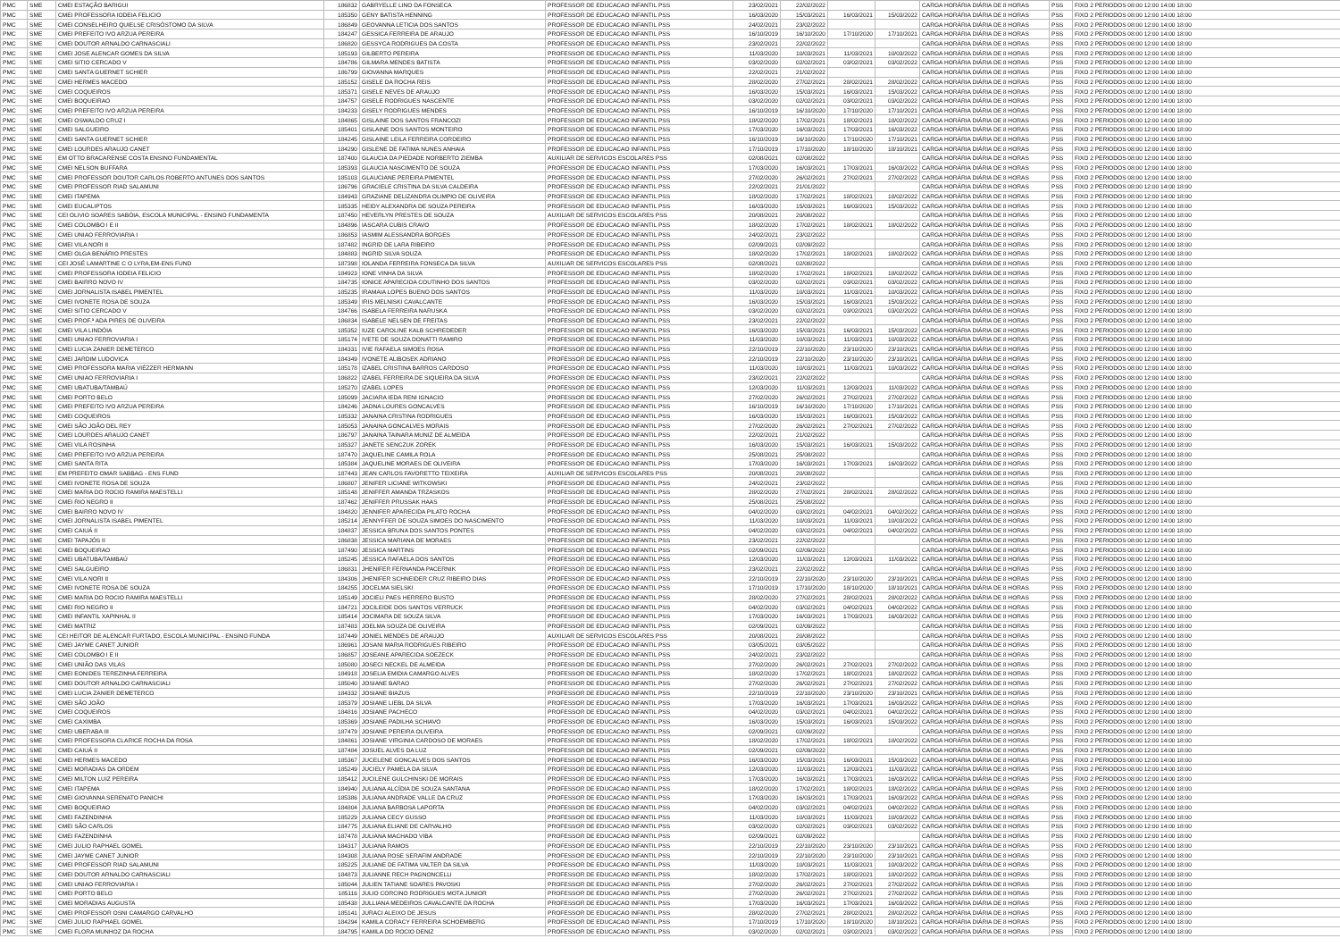| PMC | SME | CMEI ESTAÇÃO BARIGUI | 186832 | GABRYELLE LINO DA FONSECA | PROFESSOR DE EDUCACAO INFANTIL PSS | 23/02/2021 | 22/02/2022 | | | CARGA HORÁRIA DIÁRIA DE 8 HORAS | PSS | FIXO 2 PERIODOS 08:00 12:00 14:00 18:00 |
| PMC | SME | CMEI PROFESSORA IODEIA FELICIO | 185350 | GENY BATISTA HENNING | PROFESSOR DE EDUCACAO INFANTIL PSS | 16/03/2020 | 15/03/2021 | 16/03/2021 | 15/03/2022 | CARGA HORÁRIA DIÁRIA DE 8 HORAS | PSS | FIXO 2 PERIODOS 08:00 12:00 14:00 18:00 |
| PMC | SME | CMEI CONSELHEIRO QUIELSE CRISÓSTOMO DA SILVA | 186849 | GEOVANNA LETICIA DOS SANTOS | PROFESSOR DE EDUCACAO INFANTIL PSS | 24/02/2021 | 23/02/2022 | | | CARGA HORÁRIA DIÁRIA DE 8 HORAS | PSS | FIXO 2 PERIODOS 08:00 12:00 14:00 18:00 |
| PMC | SME | CMEI PREFEITO IVO ARZUA PEREIRA | 184247 | GESSICA FERREIRA DE ARAUJO | PROFESSOR DE EDUCACAO INFANTIL PSS | 16/10/2019 | 16/10/2020 | 17/10/2020 | 17/10/2021 | CARGA HORÁRIA DIÁRIA DE 8 HORAS | PSS | FIXO 2 PERIODOS 08:00 12:00 14:00 18:00 |
| PMC | SME | CMEI DOUTOR ARNALDO CARNASCIALI | 186820 | GESSYCA RODRIGUES DA COSTA | PROFESSOR DE EDUCACAO INFANTIL PSS | 23/02/2021 | 22/02/2022 | | | CARGA HORÁRIA DIÁRIA DE 8 HORAS | PSS | FIXO 2 PERIODOS 08:00 12:00 14:00 18:00 |
| PMC | SME | CMEI JOSE ALENCAR GOMES DA SILVA | 185193 | GILBERTO PEREIRA | PROFESSOR DE EDUCACAO INFANTIL PSS | 11/03/2020 | 10/03/2021 | 11/03/2021 | 10/03/2022 | CARGA HORÁRIA DIÁRIA DE 8 HORAS | PSS | FIXO 2 PERIODOS 08:00 12:00 14:00 18:00 |
| PMC | SME | CMEI SITIO CERCADO V | 184786 | GILMARA MENDES BATISTA | PROFESSOR DE EDUCACAO INFANTIL PSS | 03/02/2020 | 02/02/2021 | 03/02/2021 | 03/02/2022 | CARGA HORÁRIA DIÁRIA DE 8 HORAS | PSS | FIXO 2 PERIODOS 08:00 12:00 14:00 18:00 |
| PMC | SME | CMEI SANTA GUERNET SCHIER | 186799 | GIOVANNA MARQUES | PROFESSOR DE EDUCACAO INFANTIL PSS | 22/02/2021 | 21/02/2022 | | | CARGA HORÁRIA DIÁRIA DE 8 HORAS | PSS | FIXO 2 PERIODOS 08:00 12:00 14:00 18:00 |
| PMC | SME | CMEI HERMES MACEDO | 185152 | GISELE DA ROCHA REIS | PROFESSOR DE EDUCACAO INFANTIL PSS | 28/02/2020 | 27/02/2021 | 28/02/2021 | 28/02/2022 | CARGA HORÁRIA DIÁRIA DE 8 HORAS | PSS | FIXO 2 PERIODOS 08:00 12:00 14:00 18:00 |
| PMC | SME | CMEI COQUEIROS | 185371 | GISELE NEVES DE ARAUJO | PROFESSOR DE EDUCACAO INFANTIL PSS | 16/03/2020 | 15/03/2021 | 16/03/2021 | 15/03/2022 | CARGA HORÁRIA DIÁRIA DE 8 HORAS | PSS | FIXO 2 PERIODOS 08:00 12:00 14:00 18:00 |
| PMC | SME | CMEI BOQUEIRAO | 184757 | GISELE RODRIGUES NASCENTE | PROFESSOR DE EDUCACAO INFANTIL PSS | 03/02/2020 | 02/02/2021 | 03/02/2021 | 03/02/2022 | CARGA HORÁRIA DIÁRIA DE 8 HORAS | PSS | FIXO 2 PERIODOS 08:00 12:00 14:00 18:00 |
| PMC | SME | CMEI PREFEITO IVO ARZUA PEREIRA | 184233 | GISELY RODRIGUES MENDES | PROFESSOR DE EDUCACAO INFANTIL PSS | 16/10/2019 | 16/10/2020 | 17/10/2020 | 17/10/2021 | CARGA HORÁRIA DIÁRIA DE 8 HORAS | PSS | FIXO 2 PERIODOS 08:00 12:00 14:00 18:00 |
| PMC | SME | CMEI OSWALDO CRUZ I | 184865 | GISLAINE DOS SANTOS FRANCOZI | PROFESSOR DE EDUCACAO INFANTIL PSS | 18/02/2020 | 17/02/2021 | 18/02/2021 | 18/02/2022 | CARGA HORÁRIA DIÁRIA DE 8 HORAS | PSS | FIXO 2 PERIODOS 08:00 12:00 14:00 18:00 |
| PMC | SME | CMEI SALGUEIRO | 185401 | GISLAINE DOS SANTOS MONTEIRO | PROFESSOR DE EDUCACAO INFANTIL PSS | 17/03/2020 | 16/03/2021 | 17/03/2021 | 16/03/2022 | CARGA HORÁRIA DIÁRIA DE 8 HORAS | PSS | FIXO 2 PERIODOS 08:00 12:00 14:00 18:00 |
| PMC | SME | CMEI SANTA GUERNET SCHIER | 184245 | GISLAINE LEILA FERREIRA CORDEIRO | PROFESSOR DE EDUCACAO INFANTIL PSS | 16/10/2019 | 16/10/2020 | 17/10/2020 | 17/10/2021 | CARGA HORÁRIA DIÁRIA DE 8 HORAS | PSS | FIXO 2 PERIODOS 08:00 12:00 14:00 18:00 |
| PMC | SME | CMEI LOURDES ARAUJO CANET | 184290 | GISLENE DE FATIMA NUNES ANHAIA | PROFESSOR DE EDUCACAO INFANTIL PSS | 17/10/2019 | 17/10/2020 | 18/10/2020 | 18/10/2021 | CARGA HORÁRIA DIÁRIA DE 8 HORAS | PSS | FIXO 2 PERIODOS 08:00 12:00 14:00 18:00 |
| PMC | SME | EM OTTO BRACARENSE COSTA ENSINO FUNDAMENTAL | 187400 | GLAUCIA DA PIEDADE NORBERTO ZIEMBA | AUXILIAR DE SERVICOS ESCOLARES PSS | 02/08/2021 | 02/08/2022 | | | CARGA HORÁRIA DIÁRIA DE 8 HORAS | PSS | FIXO 2 PERIODOS 08:00 12:00 14:00 18:00 |
| PMC | SME | CMEI NELSON BUFFARA | 185393 | GLAUCIA NASCIMENTO DE SOUZA | PROFESSOR DE EDUCACAO INFANTIL PSS | 17/03/2020 | 16/03/2021 | 17/03/2021 | 16/03/2022 | CARGA HORÁRIA DIÁRIA DE 8 HORAS | PSS | FIXO 2 PERIODOS 08:00 12:00 14:00 18:00 |
| PMC | SME | CMEI PROFESSOR DOUTOR CARLOS ROBERTO ANTUNES DOS SANTOS | 185103 | GLAUCIANE PEREIRA PIMENTEL | PROFESSOR DE EDUCACAO INFANTIL PSS | 27/02/2020 | 26/02/2021 | 27/02/2021 | 27/02/2022 | CARGA HORÁRIA DIÁRIA DE 8 HORAS | PSS | FIXO 2 PERIODOS 08:00 12:00 14:00 18:00 |
| PMC | SME | CMEI PROFESSOR RIAD SALAMUNI | 186796 | GRACIELE CRISTINA DA SILVA CALDEIRA | PROFESSOR DE EDUCACAO INFANTIL PSS | 22/02/2021 | 21/01/2022 | | | CARGA HORÁRIA DIÁRIA DE 8 HORAS | PSS | FIXO 2 PERIODOS 08:00 12:00 14:00 18:00 |
| PMC | SME | CMEI ITAPEMA | 184943 | GRAZIANE DELIZANDRA OLIMPIO DE OLIVEIRA | PROFESSOR DE EDUCACAO INFANTIL PSS | 18/02/2020 | 17/02/2021 | 18/02/2021 | 18/02/2022 | CARGA HORÁRIA DIÁRIA DE 8 HORAS | PSS | FIXO 2 PERIODOS 08:00 12:00 14:00 18:00 |
| PMC | SME | CMEI EUCALIPTOS | 185335 | HEIDY ALEXANDRA DE SOUZA PEREIRA | PROFESSOR DE EDUCACAO INFANTIL PSS | 16/03/2020 | 15/03/2021 | 16/03/2021 | 15/03/2022 | CARGA HORÁRIA DIÁRIA DE 8 HORAS | PSS | FIXO 2 PERIODOS 08:00 12:00 14:00 18:00 |
| PMC | SME | CEI OLIVIO SOARES SABÓIA, ESCOLA MUNICIPAL - ENSINO FUNDAMENTA | 187450 | HEVERLYN PRESTES DE SOUZA | AUXILIAR DE SERVICOS ESCOLARES PSS | 20/08/2021 | 20/08/2022 | | | CARGA HORÁRIA DIÁRIA DE 8 HORAS | PSS | FIXO 2 PERIODOS 08:00 12:00 14:00 18:00 |
| PMC | SME | CMEI COLOMBO I E II | 184896 | IASCARA CUBIS CRAVO | PROFESSOR DE EDUCACAO INFANTIL PSS | 18/02/2020 | 17/02/2021 | 18/02/2021 | 18/02/2022 | CARGA HORÁRIA DIÁRIA DE 8 HORAS | PSS | FIXO 2 PERIODOS 08:00 12:00 14:00 18:00 |
| PMC | SME | CMEI UNIAO FERROVIARIA I | 186853 | IASMIM ALESSANDRA BORGES | PROFESSOR DE EDUCACAO INFANTIL PSS | 24/02/2021 | 23/02/2022 | | | CARGA HORÁRIA DIÁRIA DE 8 HORAS | PSS | FIXO 2 PERIODOS 08:00 12:00 14:00 18:00 |
| PMC | SME | CMEI VILA NORI II | 187482 | INGRID DE LARA RIBEIRO | PROFESSOR DE EDUCACAO INFANTIL PSS | 02/09/2021 | 02/09/2022 | | | CARGA HORÁRIA DIÁRIA DE 8 HORAS | PSS | FIXO 2 PERIODOS 08:00 12:00 14:00 18:00 |
| PMC | SME | CMEI OLGA BENÁRIO PRESTES | 184883 | INGRID SILVA SOUZA | PROFESSOR DE EDUCACAO INFANTIL PSS | 18/02/2020 | 17/02/2021 | 18/02/2021 | 18/02/2022 | CARGA HORÁRIA DIÁRIA DE 8 HORAS | PSS | FIXO 2 PERIODOS 08:00 12:00 14:00 18:00 |
| PMC | SME | CEI JOSÉ LAMARTINE C O LYRA,EM-ENS FUND | 187398 | IOLANDA FERREIRA FONSECA DA SILVA | AUXILIAR DE SERVICOS ESCOLARES PSS | 02/08/2021 | 02/08/2022 | | | CARGA HORÁRIA DIÁRIA DE 8 HORAS | PSS | FIXO 2 PERIODOS 08:00 12:00 14:00 18:00 |
| PMC | SME | CMEI PROFESSORA IODEIA FELICIO | 184923 | IONE VINHA DA SILVA | PROFESSOR DE EDUCACAO INFANTIL PSS | 18/02/2020 | 17/02/2021 | 18/02/2021 | 18/02/2022 | CARGA HORÁRIA DIÁRIA DE 8 HORAS | PSS | FIXO 2 PERIODOS 08:00 12:00 14:00 18:00 |
| PMC | SME | CMEI BAIRRO NOVO IV | 184735 | IONICE APARECIDA COUTINHO DOS SANTOS | PROFESSOR DE EDUCACAO INFANTIL PSS | 03/02/2020 | 02/02/2021 | 03/02/2021 | 03/02/2022 | CARGA HORÁRIA DIÁRIA DE 8 HORAS | PSS | FIXO 2 PERIODOS 08:00 12:00 14:00 18:00 |
| PMC | SME | CMEI JORNALISTA ISABEL PIMENTEL | 185235 | IRAMAIA LOPES BUENO DOS SANTOS | PROFESSOR DE EDUCACAO INFANTIL PSS | 11/03/2020 | 10/03/2021 | 11/03/2021 | 10/03/2022 | CARGA HORÁRIA DIÁRIA DE 8 HORAS | PSS | FIXO 2 PERIODOS 08:00 12:00 14:00 18:00 |
| PMC | SME | CMEI IVONETE ROSA DE SOUZA | 185349 | IRIS MELNISKI CAVALCANTE | PROFESSOR DE EDUCACAO INFANTIL PSS | 16/03/2020 | 15/03/2021 | 16/03/2021 | 15/03/2022 | CARGA HORÁRIA DIÁRIA DE 8 HORAS | PSS | FIXO 2 PERIODOS 08:00 12:00 14:00 18:00 |
| PMC | SME | CMEI SITIO CERCADO V | 184766 | ISABELA FERREIRA NARUSKA | PROFESSOR DE EDUCACAO INFANTIL PSS | 03/02/2020 | 02/02/2021 | 03/02/2021 | 03/02/2022 | CARGA HORÁRIA DIÁRIA DE 8 HORAS | PSS | FIXO 2 PERIODOS 08:00 12:00 14:00 18:00 |
| PMC | SME | CMEI PROF.ª ADA PIRES DE OLIVEIRA | 186834 | ISABELE NELSEN DE FREITAS | PROFESSOR DE EDUCACAO INFANTIL PSS | 23/02/2021 | 22/02/2022 | | | CARGA HORÁRIA DIÁRIA DE 8 HORAS | PSS | FIXO 2 PERIODOS 08:00 12:00 14:00 18:00 |
| PMC | SME | CMEI VILA LINDÓIA | 185352 | IUZE CAROLINE KALB SCHREDEDER | PROFESSOR DE EDUCACAO INFANTIL PSS | 16/03/2020 | 15/03/2021 | 16/03/2021 | 15/03/2022 | CARGA HORÁRIA DIÁRIA DE 8 HORAS | PSS | FIXO 2 PERIODOS 08:00 12:00 14:00 18:00 |
| PMC | SME | CMEI UNIAO FERROVIARIA I | 185174 | IVETE DE SOUZA DONATTI RAMIRO | PROFESSOR DE EDUCACAO INFANTIL PSS | 11/03/2020 | 10/03/2021 | 11/03/2021 | 10/03/2022 | CARGA HORÁRIA DIÁRIA DE 8 HORAS | PSS | FIXO 2 PERIODOS 08:00 12:00 14:00 18:00 |
| PMC | SME | CMEI LUCIA ZANIER DEMETERCO | 184331 | IVIE RAFAELA SIMOES ROSA | PROFESSOR DE EDUCACAO INFANTIL PSS | 22/10/2019 | 22/10/2020 | 23/10/2020 | 23/10/2021 | CARGA HORÁRIA DIÁRIA DE 8 HORAS | PSS | FIXO 2 PERIODOS 08:00 12:00 14:00 18:00 |
| PMC | SME | CMEI JARDIM LUDOVICA | 184349 | IVONETE ALIBOSEK ADRIANO | PROFESSOR DE EDUCACAO INFANTIL PSS | 22/10/2019 | 22/10/2020 | 23/10/2020 | 23/10/2021 | CARGA HORÁRIA DIÁRIA DE 8 HORAS | PSS | FIXO 2 PERIODOS 08:00 12:00 14:00 18:00 |
| PMC | SME | CMEI PROFESSORA MARIA VIÉZZER HERMANN | 185178 | IZABEL CRISTINA BARROS CARDOSO | PROFESSOR DE EDUCACAO INFANTIL PSS | 11/03/2020 | 10/03/2021 | 11/03/2021 | 10/03/2022 | CARGA HORÁRIA DIÁRIA DE 8 HORAS | PSS | FIXO 2 PERIODOS 08:00 12:00 14:00 18:00 |
| PMC | SME | CMEI UNIAO FERROVIARIA I | 186822 | IZABEL FERREIRA DE SIQUEIRA DA SILVA | PROFESSOR DE EDUCACAO INFANTIL PSS | 23/02/2021 | 22/02/2022 | | | CARGA HORÁRIA DIÁRIA DE 8 HORAS | PSS | FIXO 2 PERIODOS 08:00 12:00 14:00 18:00 |
| PMC | SME | CMEI UBATUBA/TAMBAÚ | 185270 | IZABEL LOPES | PROFESSOR DE EDUCACAO INFANTIL PSS | 12/03/2020 | 11/03/2021 | 12/03/2021 | 11/03/2022 | CARGA HORÁRIA DIÁRIA DE 8 HORAS | PSS | FIXO 2 PERIODOS 08:00 12:00 14:00 18:00 |
| PMC | SME | CMEI PORTO BELO | 185099 | JACIARA IEDA RENI IGNACIO | PROFESSOR DE EDUCACAO INFANTIL PSS | 27/02/2020 | 26/02/2021 | 27/02/2021 | 27/02/2022 | CARGA HORÁRIA DIÁRIA DE 8 HORAS | PSS | FIXO 2 PERIODOS 08:00 12:00 14:00 18:00 |
| PMC | SME | CMEI PREFEITO IVO ARZUA PEREIRA | 184246 | JADNA LOURES GONCALVES | PROFESSOR DE EDUCACAO INFANTIL PSS | 16/10/2019 | 16/10/2020 | 17/10/2020 | 17/10/2021 | CARGA HORÁRIA DIÁRIA DE 8 HORAS | PSS | FIXO 2 PERIODOS 08:00 12:00 14:00 18:00 |
| PMC | SME | CMEI COQUEIROS | 185332 | JANAINA CRISTINA RODRIGUES | PROFESSOR DE EDUCACAO INFANTIL PSS | 16/03/2020 | 15/03/2021 | 16/03/2021 | 15/03/2022 | CARGA HORÁRIA DIÁRIA DE 8 HORAS | PSS | FIXO 2 PERIODOS 08:00 12:00 14:00 18:00 |
| PMC | SME | CMEI SÃO JOÃO DEL REY | 185053 | JANAINA GONCALVES MORAIS | PROFESSOR DE EDUCACAO INFANTIL PSS | 27/02/2020 | 26/02/2021 | 27/02/2021 | 27/02/2022 | CARGA HORÁRIA DIÁRIA DE 8 HORAS | PSS | FIXO 2 PERIODOS 08:00 12:00 14:00 18:00 |
| PMC | SME | CMEI LOURDES ARAUJO CANET | 186797 | JANAINA TAINARA MUNIZ DE ALMEIDA | PROFESSOR DE EDUCACAO INFANTIL PSS | 22/02/2021 | 21/02/2022 | | | CARGA HORÁRIA DIÁRIA DE 8 HORAS | PSS | FIXO 2 PERIODOS 08:00 12:00 14:00 18:00 |
| PMC | SME | CMEI VILA ROSINHA | 185327 | JANETE SENCZUK ZOREK | PROFESSOR DE EDUCACAO INFANTIL PSS | 16/03/2020 | 15/03/2021 | 16/03/2021 | 15/03/2022 | CARGA HORÁRIA DIÁRIA DE 8 HORAS | PSS | FIXO 2 PERIODOS 08:00 12:00 14:00 18:00 |
| PMC | SME | CMEI PREFEITO IVO ARZUA PEREIRA | 187470 | JAQUELINE CAMILA ROLA | PROFESSOR DE EDUCACAO INFANTIL PSS | 25/08/2021 | 25/08/2022 | | | CARGA HORÁRIA DIÁRIA DE 8 HORAS | PSS | FIXO 2 PERIODOS 08:00 12:00 14:00 18:00 |
| PMC | SME | CMEI SANTA RITA | 185384 | JAQUELINE MORAES DE OLIVEIRA | PROFESSOR DE EDUCACAO INFANTIL PSS | 17/03/2020 | 16/03/2021 | 17/03/2021 | 16/03/2022 | CARGA HORÁRIA DIÁRIA DE 8 HORAS | PSS | FIXO 2 PERIODOS 08:00 12:00 14:00 18:00 |
| PMC | SME | EM PREFEITO OMAR SABBAG - ENS FUND | 187443 | JEAN CARLOS FAVORETTO TEIXEIRA | AUXILIAR DE SERVICOS ESCOLARES PSS | 20/08/2021 | 20/08/2022 | | | CARGA HORÁRIA DIÁRIA DE 8 HORAS | PSS | FIXO 2 PERIODOS 08:00 12:00 14:00 18:00 |
| PMC | SME | CMEI IVONETE ROSA DE SOUZA | 186807 | JENIFER LICIANE WITKOWSKI | PROFESSOR DE EDUCACAO INFANTIL PSS | 24/02/2021 | 23/02/2022 | | | CARGA HORÁRIA DIÁRIA DE 8 HORAS | PSS | FIXO 2 PERIODOS 08:00 12:00 14:00 18:00 |
| PMC | SME | CMEI MARIA DO ROCIO RAMIRA MAESTELLI | 185148 | JENIFFER AMANDA TRZASKOS | PROFESSOR DE EDUCACAO INFANTIL PSS | 28/02/2020 | 27/02/2021 | 28/02/2021 | 28/02/2022 | CARGA HORÁRIA DIÁRIA DE 8 HORAS | PSS | FIXO 2 PERIODOS 08:00 12:00 14:00 18:00 |
| PMC | SME | CMEI RIO NEGRO II | 187462 | JENIFFER PRUSSAK HAAS | PROFESSOR DE EDUCACAO INFANTIL PSS | 25/08/2021 | 25/08/2022 | | | CARGA HORÁRIA DIÁRIA DE 8 HORAS | PSS | FIXO 2 PERIODOS 08:00 12:00 14:00 18:00 |
| PMC | SME | CMEI BAIRRO NOVO IV | 184820 | JENNIFER APARECIDA PILATO ROCHA | PROFESSOR DE EDUCACAO INFANTIL PSS | 04/02/2020 | 03/02/2021 | 04/02/2021 | 04/02/2022 | CARGA HORÁRIA DIÁRIA DE 8 HORAS | PSS | FIXO 2 PERIODOS 08:00 12:00 14:00 18:00 |
| PMC | SME | CMEI JORNALISTA ISABEL PIMENTEL | 185214 | JENNYFFER DE SOUZA SIMOES DO NASCIMENTO | PROFESSOR DE EDUCACAO INFANTIL PSS | 11/03/2020 | 10/03/2021 | 11/03/2021 | 10/03/2022 | CARGA HORÁRIA DIÁRIA DE 8 HORAS | PSS | FIXO 2 PERIODOS 08:00 12:00 14:00 18:00 |
| PMC | SME | CMEI CAIUÁ II | 184837 | JESSICA BRUNA DOS SANTOS PONTES | PROFESSOR DE EDUCACAO INFANTIL PSS | 04/02/2020 | 03/02/2021 | 04/02/2021 | 04/02/2022 | CARGA HORÁRIA DIÁRIA DE 8 HORAS | PSS | FIXO 2 PERIODOS 08:00 12:00 14:00 18:00 |
| PMC | SME | CMEI TAPAJÓS II | 186838 | JESSICA MARIANA DE MORAES | PROFESSOR DE EDUCACAO INFANTIL PSS | 23/02/2021 | 22/02/2022 | | | CARGA HORÁRIA DIÁRIA DE 8 HORAS | PSS | FIXO 2 PERIODOS 08:00 12:00 14:00 18:00 |
| PMC | SME | CMEI BOQUEIRAO | 187490 | JESSICA MARTINS | PROFESSOR DE EDUCACAO INFANTIL PSS | 02/09/2021 | 02/09/2022 | | | CARGA HORÁRIA DIÁRIA DE 8 HORAS | PSS | FIXO 2 PERIODOS 08:00 12:00 14:00 18:00 |
| PMC | SME | CMEI UBATUBA/TAMBAÚ | 185245 | JESSICA RAFAELA DOS SANTOS | PROFESSOR DE EDUCACAO INFANTIL PSS | 12/03/2020 | 11/03/2021 | 12/03/2021 | 11/03/2022 | CARGA HORÁRIA DIÁRIA DE 8 HORAS | PSS | FIXO 2 PERIODOS 08:00 12:00 14:00 18:00 |
| PMC | SME | CMEI SALGUEIRO | 186831 | JHENIFER FERNANDA PACERNIK | PROFESSOR DE EDUCACAO INFANTIL PSS | 23/02/2021 | 22/02/2022 | | | CARGA HORÁRIA DIÁRIA DE 8 HORAS | PSS | FIXO 2 PERIODOS 08:00 12:00 14:00 18:00 |
| PMC | SME | CMEI VILA NORI II | 184306 | JHENIFER SCHNEIDER CRUZ RIBEIRO DIAS | PROFESSOR DE EDUCACAO INFANTIL PSS | 22/10/2019 | 22/10/2020 | 23/10/2020 | 23/10/2021 | CARGA HORÁRIA DIÁRIA DE 8 HORAS | PSS | FIXO 2 PERIODOS 08:00 12:00 14:00 18:00 |
| PMC | SME | CMEI IVONETE ROSA DE SOUZA | 184255 | JOCELMA SIELSKI | PROFESSOR DE EDUCACAO INFANTIL PSS | 17/10/2019 | 17/10/2020 | 18/10/2020 | 18/10/2021 | CARGA HORÁRIA DIÁRIA DE 8 HORAS | PSS | FIXO 2 PERIODOS 08:00 12:00 14:00 18:00 |
| PMC | SME | CMEI MARIA DO ROCIO RAMIRA MAESTELLI | 185149 | JOCIELI PAES HERRERO BUSTO | PROFESSOR DE EDUCACAO INFANTIL PSS | 28/02/2020 | 27/02/2021 | 28/02/2021 | 28/02/2022 | CARGA HORÁRIA DIÁRIA DE 8 HORAS | PSS | FIXO 2 PERIODOS 08:00 12:00 14:00 18:00 |
| PMC | SME | CMEI RIO NEGRO II | 184721 | JOCILEIDE DOS SANTOS VERRUCK | PROFESSOR DE EDUCACAO INFANTIL PSS | 04/02/2020 | 03/02/2021 | 04/02/2021 | 04/02/2022 | CARGA HORÁRIA DIÁRIA DE 8 HORAS | PSS | FIXO 2 PERIODOS 08:00 12:00 14:00 18:00 |
| PMC | SME | CMEI INFANTIL XAPINHAL II | 185414 | JOCIMARA DE SOUZA SILVA | PROFESSOR DE EDUCACAO INFANTIL PSS | 17/03/2020 | 16/03/2021 | 17/03/2021 | 16/03/2022 | CARGA HORÁRIA DIÁRIA DE 8 HORAS | PSS | FIXO 2 PERIODOS 08:00 12:00 14:00 18:00 |
| PMC | SME | CMEI MATRIZ | 187483 | JOELMA SOUZA DE OLIVEIRA | PROFESSOR DE EDUCACAO INFANTIL PSS | 02/09/2021 | 02/09/2022 | | | CARGA HORÁRIA DIÁRIA DE 8 HORAS | PSS | FIXO 2 PERIODOS 08:00 12:00 14:00 18:00 |
| PMC | SME | CEI HEITOR DE ALENCAR FURTADO, ESCOLA MUNICIPAL - ENSINO FUNDA | 187449 | JONIEL MENDES DE ARAUJO | AUXILIAR DE SERVICOS ESCOLARES PSS | 20/08/2021 | 20/08/2022 | | | CARGA HORÁRIA DIÁRIA DE 8 HORAS | PSS | FIXO 2 PERIODOS 08:00 12:00 14:00 18:00 |
| PMC | SME | CMEI JAYME CANET JUNIOR | 186961 | JOSANI MARIA RODRIGUES RIBEIRO | PROFESSOR DE EDUCACAO INFANTIL PSS | 03/05/2021 | 03/05/2022 | | | CARGA HORÁRIA DIÁRIA DE 8 HORAS | PSS | FIXO 2 PERIODOS 08:00 12:00 14:00 18:00 |
| PMC | SME | CMEI COLOMBO I E II | 186857 | JOSEANE APARECIDA SOEZECK | PROFESSOR DE EDUCACAO INFANTIL PSS | 24/02/2021 | 23/02/2022 | | | CARGA HORÁRIA DIÁRIA DE 8 HORAS | PSS | FIXO 2 PERIODOS 08:00 12:00 14:00 18:00 |
| PMC | SME | CMEI UNIÃO DAS VILAS | 185080 | JOSECI NECKEL DE ALMEIDA | PROFESSOR DE EDUCACAO INFANTIL PSS | 27/02/2020 | 26/02/2021 | 27/02/2021 | 27/02/2022 | CARGA HORÁRIA DIÁRIA DE 8 HORAS | PSS | FIXO 2 PERIODOS 08:00 12:00 14:00 18:00 |
| PMC | SME | CMEI EONIDES TEREZINHA FERREIRA | 184918 | JOSELIA EMIDIA CAMARGO ALVES | PROFESSOR DE EDUCACAO INFANTIL PSS | 18/02/2020 | 17/02/2021 | 18/02/2021 | 18/02/2022 | CARGA HORÁRIA DIÁRIA DE 8 HORAS | PSS | FIXO 2 PERIODOS 08:00 12:00 14:00 18:00 |
| PMC | SME | CMEI DOUTOR ARNALDO CARNASCIALI | 185040 | JOSIANE BARAO | PROFESSOR DE EDUCACAO INFANTIL PSS | 27/02/2020 | 26/02/2021 | 27/02/2021 | 27/02/2022 | CARGA HORÁRIA DIÁRIA DE 8 HORAS | PSS | FIXO 2 PERIODOS 08:00 12:00 14:00 18:00 |
| PMC | SME | CMEI LUCIA ZANIER DEMETERCO | 184332 | JOSIANE BIAZUS | PROFESSOR DE EDUCACAO INFANTIL PSS | 22/10/2019 | 22/10/2020 | 23/10/2020 | 23/10/2021 | CARGA HORÁRIA DIÁRIA DE 8 HORAS | PSS | FIXO 2 PERIODOS 08:00 12:00 14:00 18:00 |
| PMC | SME | CMEI SÃO JOÃO | 185379 | JOSIANE LIEBL DA SILVA | PROFESSOR DE EDUCACAO INFANTIL PSS | 17/03/2020 | 16/03/2021 | 17/03/2021 | 16/03/2022 | CARGA HORÁRIA DIÁRIA DE 8 HORAS | PSS | FIXO 2 PERIODOS 08:00 12:00 14:00 18:00 |
| PMC | SME | CMEI COQUEIROS | 184816 | JOSIANE PACHECO | PROFESSOR DE EDUCACAO INFANTIL PSS | 04/02/2020 | 03/02/2021 | 04/02/2021 | 04/02/2022 | CARGA HORÁRIA DIÁRIA DE 8 HORAS | PSS | FIXO 2 PERIODOS 08:00 12:00 14:00 18:00 |
| PMC | SME | CMEI CAXIMBA | 185369 | JOSIANE PADILHA SCHIAVO | PROFESSOR DE EDUCACAO INFANTIL PSS | 16/03/2020 | 15/03/2021 | 16/03/2021 | 15/03/2022 | CARGA HORÁRIA DIÁRIA DE 8 HORAS | PSS | FIXO 2 PERIODOS 08:00 12:00 14:00 18:00 |
| PMC | SME | CMEI UBERABA III | 187479 | JOSIANE PEREIRA OLIVEIRA | PROFESSOR DE EDUCACAO INFANTIL PSS | 02/09/2021 | 02/09/2022 | | | CARGA HORÁRIA DIÁRIA DE 8 HORAS | PSS | FIXO 2 PERIODOS 08:00 12:00 14:00 18:00 |
| PMC | SME | CMEI PROFESSORA CLARICE ROCHA DA ROSA | 184861 | JOSIANE VIRGINIA CARDOSO DE MORAES | PROFESSOR DE EDUCACAO INFANTIL PSS | 18/02/2020 | 17/02/2021 | 18/02/2021 | 18/02/2022 | CARGA HORÁRIA DIÁRIA DE 8 HORAS | PSS | FIXO 2 PERIODOS 08:00 12:00 14:00 18:00 |
| PMC | SME | CMEI CAIUÁ II | 187484 | JOSUEL ALVES DA LUZ | PROFESSOR DE EDUCACAO INFANTIL PSS | 02/09/2021 | 02/09/2022 | | | CARGA HORÁRIA DIÁRIA DE 8 HORAS | PSS | FIXO 2 PERIODOS 08:00 12:00 14:00 18:00 |
| PMC | SME | CMEI HERMES MACEDO | 185367 | JUCELENE GONCALVES DOS SANTOS | PROFESSOR DE EDUCACAO INFANTIL PSS | 16/03/2020 | 15/03/2021 | 16/03/2021 | 15/03/2022 | CARGA HORÁRIA DIÁRIA DE 8 HORAS | PSS | FIXO 2 PERIODOS 08:00 12:00 14:00 18:00 |
| PMC | SME | CMEI MORADIAS DA ORDEM | 185249 | JUCIELY PAMELA DA SILVA | PROFESSOR DE EDUCACAO INFANTIL PSS | 12/03/2020 | 11/03/2021 | 12/03/2021 | 11/03/2022 | CARGA HORÁRIA DIÁRIA DE 8 HORAS | PSS | FIXO 2 PERIODOS 08:00 12:00 14:00 18:00 |
| PMC | SME | CMEI MILTON LUIZ PEREIRA | 185412 | JUCILENE GULCHINSKI DE MORAIS | PROFESSOR DE EDUCACAO INFANTIL PSS | 17/03/2020 | 16/03/2021 | 17/03/2021 | 16/03/2022 | CARGA HORÁRIA DIÁRIA DE 8 HORAS | PSS | FIXO 2 PERIODOS 08:00 12:00 14:00 18:00 |
| PMC | SME | CMEI ITAPEMA | 184940 | JULIANA ALCÍDIA DE SOUZA SANTANA | PROFESSOR DE EDUCACAO INFANTIL PSS | 18/02/2020 | 17/02/2021 | 18/02/2021 | 18/02/2022 | CARGA HORÁRIA DIÁRIA DE 8 HORAS | PSS | FIXO 2 PERIODOS 08:00 12:00 14:00 18:00 |
| PMC | SME | CMEI GIOVANNA SERENATO PANICHI | 185386 | JULIANA ANDRADE VALLE DA CRUZ | PROFESSOR DE EDUCACAO INFANTIL PSS | 17/03/2020 | 16/03/2021 | 17/03/2021 | 16/03/2022 | CARGA HORÁRIA DIÁRIA DE 8 HORAS | PSS | FIXO 2 PERIODOS 08:00 12:00 14:00 18:00 |
| PMC | SME | CMEI BOQUEIRAO | 184804 | JULIANA BARBOSA LAPORTA | PROFESSOR DE EDUCACAO INFANTIL PSS | 04/02/2020 | 03/02/2021 | 04/02/2021 | 04/02/2022 | CARGA HORÁRIA DIÁRIA DE 8 HORAS | PSS | FIXO 2 PERIODOS 08:00 12:00 14:00 18:00 |
| PMC | SME | CMEI FAZENDINHA | 185229 | JULIANA CECY GUSSO | PROFESSOR DE EDUCACAO INFANTIL PSS | 11/03/2020 | 10/03/2021 | 11/03/2021 | 10/03/2022 | CARGA HORÁRIA DIÁRIA DE 8 HORAS | PSS | FIXO 2 PERIODOS 08:00 12:00 14:00 18:00 |
| PMC | SME | CMEI SÃO CARLOS | 184775 | JULIANA ELIANE DE CARVALHO | PROFESSOR DE EDUCACAO INFANTIL PSS | 03/02/2020 | 02/02/2021 | 03/02/2021 | 03/02/2022 | CARGA HORÁRIA DIÁRIA DE 8 HORAS | PSS | FIXO 2 PERIODOS 08:00 12:00 14:00 18:00 |
| PMC | SME | CMEI FAZENDINHA | 187478 | JULIANA MACHADO VIBA | PROFESSOR DE EDUCACAO INFANTIL PSS | 02/09/2021 | 02/09/2022 | | | CARGA HORÁRIA DIÁRIA DE 8 HORAS | PSS | FIXO 2 PERIODOS 08:00 12:00 14:00 18:00 |
| PMC | SME | CMEI JULIO RAPHAEL GOMEL | 184317 | JULIANA RAMOS | PROFESSOR DE EDUCACAO INFANTIL PSS | 22/10/2019 | 22/10/2020 | 23/10/2020 | 23/10/2021 | CARGA HORÁRIA DIÁRIA DE 8 HORAS | PSS | FIXO 2 PERIODOS 08:00 12:00 14:00 18:00 |
| PMC | SME | CMEI JAYME CANET JUNIOR | 184308 | JULIANA ROSE SERAFIM ANDRADE | PROFESSOR DE EDUCACAO INFANTIL PSS | 22/10/2019 | 22/10/2020 | 23/10/2020 | 23/10/2021 | CARGA HORÁRIA DIÁRIA DE 8 HORAS | PSS | FIXO 2 PERIODOS 08:00 12:00 14:00 18:00 |
| PMC | SME | CMEI PROFESSOR RIAD SALAMUNI | 185225 | JULIANE DE FATIMA VALTER DA SILVA | PROFESSOR DE EDUCACAO INFANTIL PSS | 11/03/2020 | 10/03/2021 | 11/03/2021 | 10/03/2022 | CARGA HORÁRIA DIÁRIA DE 8 HORAS | PSS | FIXO 2 PERIODOS 08:00 12:00 14:00 18:00 |
| PMC | SME | CMEI DOUTOR ARNALDO CARNASCIALI | 184873 | JULIANNE RECH PAGNONCELLI | PROFESSOR DE EDUCACAO INFANTIL PSS | 18/02/2020 | 17/02/2021 | 18/02/2021 | 18/02/2022 | CARGA HORÁRIA DIÁRIA DE 8 HORAS | PSS | FIXO 2 PERIODOS 08:00 12:00 14:00 18:00 |
| PMC | SME | CMEI UNIAO FERROVIARIA I | 185044 | JULIEN TATIANE SOARES PAVOSKI | PROFESSOR DE EDUCACAO INFANTIL PSS | 27/02/2020 | 26/02/2021 | 27/02/2021 | 27/02/2022 | CARGA HORÁRIA DIÁRIA DE 8 HORAS | PSS | FIXO 2 PERIODOS 08:00 12:00 14:00 18:00 |
| PMC | SME | CMEI PORTO BELO | 185116 | JULIO CORCINO RODRIGUES MOTA JUNIOR | PROFESSOR DE EDUCACAO INFANTIL PSS | 27/02/2020 | 26/02/2021 | 27/02/2021 | 27/02/2022 | CARGA HORÁRIA DIÁRIA DE 8 HORAS | PSS | FIXO 2 PERIODOS 08:00 12:00 14:00 18:00 |
| PMC | SME | CMEI MORADIAS AUGUSTA | 185438 | JULLIANA MEDEIROS CAVALCANTE DA ROCHA | PROFESSOR DE EDUCACAO INFANTIL PSS | 17/03/2020 | 16/03/2021 | 17/03/2021 | 16/03/2022 | CARGA HORÁRIA DIÁRIA DE 8 HORAS | PSS | FIXO 2 PERIODOS 08:00 12:00 14:00 18:00 |
| PMC | SME | CMEI PROFESSOR OSNI CAMARGO CARVALHO | 185141 | JURACI ALEIXO DE JESUS | PROFESSOR DE EDUCACAO INFANTIL PSS | 28/02/2020 | 27/02/2021 | 28/02/2021 | 28/02/2022 | CARGA HORÁRIA DIÁRIA DE 8 HORAS | PSS | FIXO 2 PERIODOS 08:00 12:00 14:00 18:00 |
| PMC | SME | CMEI JULIO RAPHAEL GOMEL | 184294 | KAMILA CORACY FERREIRA SCHOEMBERG | PROFESSOR DE EDUCACAO INFANTIL PSS | 17/10/2019 | 17/10/2020 | 18/10/2020 | 18/10/2021 | CARGA HORÁRIA DIÁRIA DE 8 HORAS | PSS | FIXO 2 PERIODOS 08:00 12:00 14:00 18:00 |
| PMC | SME | CMEI FLORA MUNHOZ DA ROCHA | 184795 | KAMILA DO ROCIO DENIZ | PROFESSOR DE EDUCACAO INFANTIL PSS | 03/02/2020 | 02/02/2021 | 03/02/2021 | 03/02/2022 | CARGA HORÁRIA DIÁRIA DE 8 HORAS | PSS | FIXO 2 PERIODOS 08:00 12:00 14:00 18:00 |